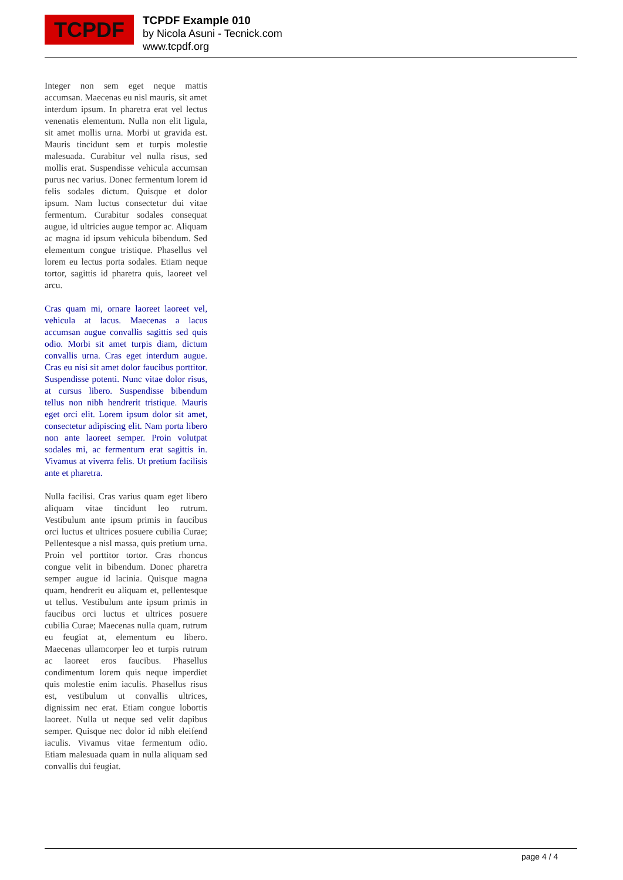TCPDF
TCPDF Example 010
by Nicola Asuni - Tecnick.com
www.tcpdf.org
Integer non sem eget neque mattis accumsan. Maecenas eu nisl mauris, sit amet interdum ipsum. In pharetra erat vel lectus venenatis elementum. Nulla non elit ligula, sit amet mollis urna. Morbi ut gravida est. Mauris tincidunt sem et turpis molestie malesuada. Curabitur vel nulla risus, sed mollis erat. Suspendisse vehicula accumsan purus nec varius. Donec fermentum lorem id felis sodales dictum. Quisque et dolor ipsum. Nam luctus consectetur dui vitae fermentum. Curabitur sodales consequat augue, id ultricies augue tempor ac. Aliquam ac magna id ipsum vehicula bibendum. Sed elementum congue tristique. Phasellus vel lorem eu lectus porta sodales. Etiam neque tortor, sagittis id pharetra quis, laoreet vel arcu.
Cras quam mi, ornare laoreet laoreet vel, vehicula at lacus. Maecenas a lacus accumsan augue convallis sagittis sed quis odio. Morbi sit amet turpis diam, dictum convallis urna. Cras eget interdum augue. Cras eu nisi sit amet dolor faucibus porttitor. Suspendisse potenti. Nunc vitae dolor risus, at cursus libero. Suspendisse bibendum tellus non nibh hendrerit tristique. Mauris eget orci elit. Lorem ipsum dolor sit amet, consectetur adipiscing elit. Nam porta libero non ante laoreet semper. Proin volutpat sodales mi, ac fermentum erat sagittis in. Vivamus at viverra felis. Ut pretium facilisis ante et pharetra.
Nulla facilisi. Cras varius quam eget libero aliquam vitae tincidunt leo rutrum. Vestibulum ante ipsum primis in faucibus orci luctus et ultrices posuere cubilia Curae; Pellentesque a nisl massa, quis pretium urna. Proin vel porttitor tortor. Cras rhoncus congue velit in bibendum. Donec pharetra semper augue id lacinia. Quisque magna quam, hendrerit eu aliquam et, pellentesque ut tellus. Vestibulum ante ipsum primis in faucibus orci luctus et ultrices posuere cubilia Curae; Maecenas nulla quam, rutrum eu feugiat at, elementum eu libero. Maecenas ullamcorper leo et turpis rutrum ac laoreet eros faucibus. Phasellus condimentum lorem quis neque imperdiet quis molestie enim iaculis. Phasellus risus est, vestibulum ut convallis ultrices, dignissim nec erat. Etiam congue lobortis laoreet. Nulla ut neque sed velit dapibus semper. Quisque nec dolor id nibh eleifend iaculis. Vivamus vitae fermentum odio. Etiam malesuada quam in nulla aliquam sed convallis dui feugiat.
page 4 / 4